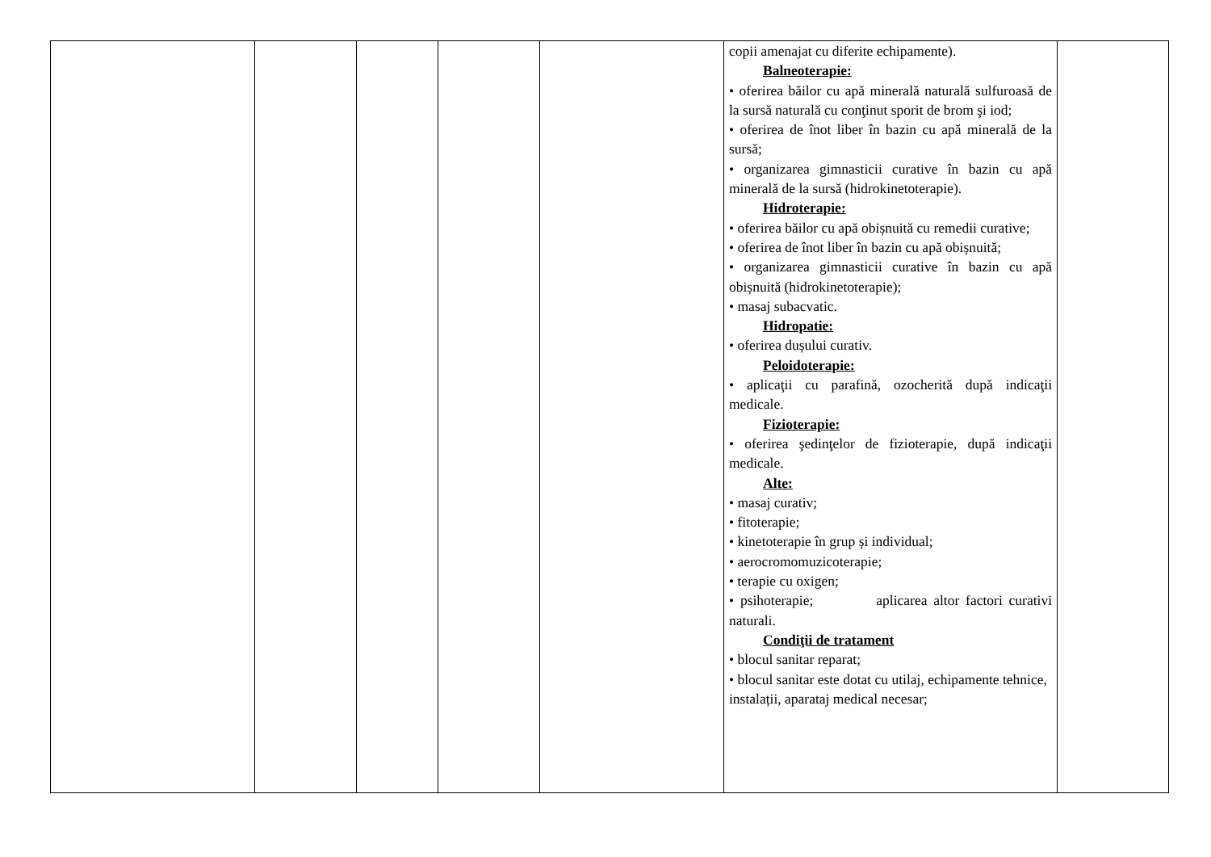| | | | | | copii amenajat cu diferite echipamente). Balneoterapie: • oferirea băilor cu apă minerală naturală sulfuroasă de la sursă naturală cu conţinut sporit de brom şi iod; • oferirea de înot liber în bazin cu apă minerală de la sursă; • organizarea gimnasticii curative în bazin cu apă minerală de la sursă (hidrokinetoterapie). Hidroterapie: • oferirea băilor cu apă obișnuită cu remedii curative; • oferirea de înot liber în bazin cu apă obișnuită; • organizarea gimnasticii curative în bazin cu apă obișnuită (hidrokinetoterapie); • masaj subacvatic. Hidropatie: • oferirea dușului curativ. Peloidoterapie: • aplicaţii cu parafină, ozocherită după indicaţii medicale. Fizioterapie: • oferirea şedinţelor de fizioterapie, după indicaţii medicale. Alte: • masaj curativ; • fitoterapie; • kinetoterapie în grup și individual; • aerocromomuzicoterapie; • terapie cu oxigen; • psihoterapie; aplicarea altor factori curativi naturali. Condiţii de tratament • blocul sanitar reparat; • blocul sanitar este dotat cu utilaj, echipamente tehnice, instalații, aparataj medical necesar; | |